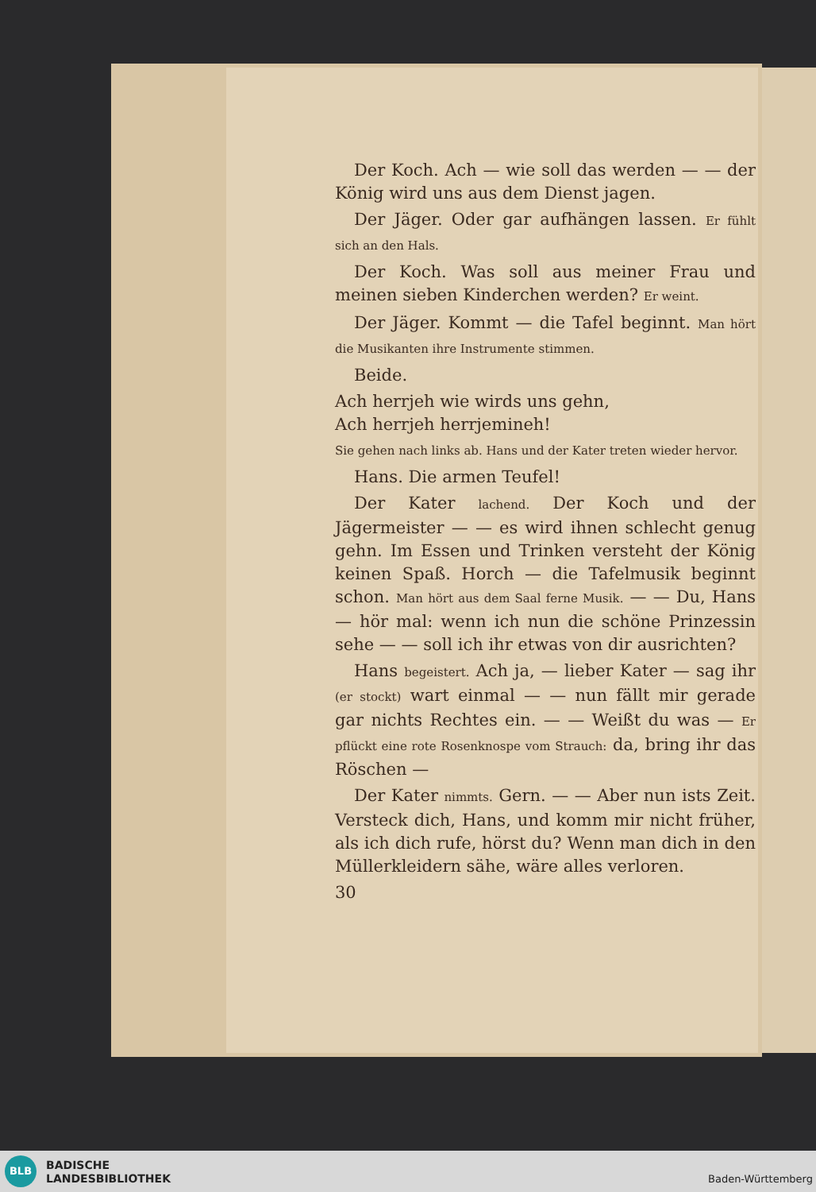Der Koch. Ach — wie soll das werden — — der König wird uns aus dem Dienst jagen.
Der Jäger. Oder gar aufhängen lassen. Er fühlt sich an den Hals.
Der Koch. Was soll aus meiner Frau und meinen sieben Kinderchen werden? Er weint.
Der Jäger. Kommt — die Tafel beginnt. Man hört die Musikanten ihre Instrumente stimmen.
Beide.
Ach herrjeh wie wirds uns gehn,
Ach herrjeh herrjemineh!
Sie gehen nach links ab. Hans und der Kater treten wieder hervor.
Hans. Die armen Teufel!
Der Kater lachend. Der Koch und der Jägermeister — — es wird ihnen schlecht genug gehn. Im Essen und Trinken versteht der König keinen Spaß. Horch — die Tafelmusik beginnt schon. Man hört aus dem Saal ferne Musik. — — Du, Hans — hör mal: wenn ich nun die schöne Prinzessin sehe — — soll ich ihr etwas von dir ausrichten?
Hans begeistert. Ach ja, — lieber Kater — sag ihr (er stockt) wart einmal — — nun fällt mir gerade gar nichts Rechtes ein. — — Weißt du was — Er pflückt eine rote Rosenknospe vom Strauch: da, bring ihr das Röschen —
Der Kater nimmts. Gern. — — Aber nun ists Zeit. Versteck dich, Hans, und komm mir nicht früher, als ich dich rufe, hörst du? Wenn man dich in den Müllerkleidern sähe, wäre alles verloren.
30
BLB
BADISCHE
LANDESBIBLIOTHEK
Baden-Württemberg